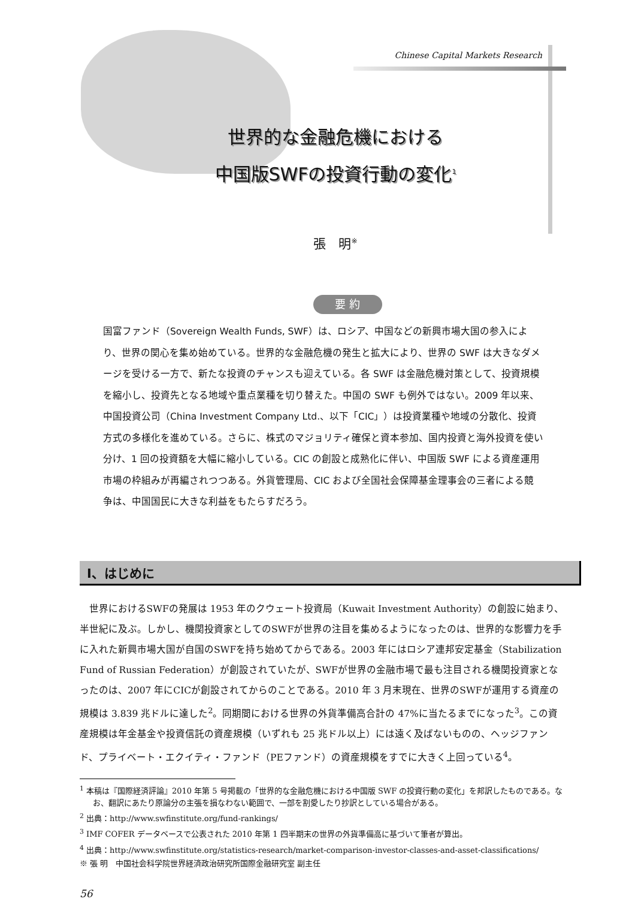Chinese Capital Markets Research
世界的な金融危機における
中国版SWFの投資行動の変化<sup>1</sup>
張　明<sup>※</sup>
要 約
国富ファンド（Sovereign Wealth Funds, SWF）は、ロシア、中国などの新興市場大国の参入により、世界の関心を集め始めている。世界的な金融危機の発生と拡大により、世界の SWF は大きなダメージを受ける一方で、新たな投資のチャンスも迎えている。各 SWF は金融危機対策として、投資規模を縮小し、投資先となる地域や重点業種を切り替えた。中国の SWF も例外ではない。2009 年以来、中国投資公司（China Investment Company Ltd.、以下「CIC」）は投資業種や地域の分散化、投資方式の多様化を進めている。さらに、株式のマジョリティ確保と資本参加、国内投資と海外投資を使い分け、1 回の投資額を大幅に縮小している。CIC の創設と成熟化に伴い、中国版 SWF による資産運用市場の枠組みが再編されつつある。外貨管理局、CIC および全国社会保障基金理事会の三者による競争は、中国国民に大きな利益をもたらすだろう。
Ⅰ、はじめに
世界におけるSWFの発展は 1953 年のクウェート投資局（Kuwait Investment Authority）の創設に始まり、半世紀に及ぶ。しかし、機関投資家としてのSWFが世界の注目を集めるようになったのは、世界的な影響力を手に入れた新興市場大国が自国のSWFを持ち始めてからである。2003 年にはロシア連邦安定基金（Stabilization Fund of Russian Federation）が創設されていたが、SWFが世界の金融市場で最も注目される機関投資家となったのは、2007 年にCICが創設されてからのことである。2010 年 3 月末現在、世界のSWFが運用する資産の規模は 3.839 兆ドルに達した<sup>2</sup>。同期間における世界の外貨準備高合計の 47%に当たるまでになった<sup>3</sup>。この資産規模は年金基金や投資信託の資産規模（いずれも 25 兆ドル以上）には遠く及ばないものの、ヘッジファンド、プライベート・エクイティ・ファンド（PEファンド）の資産規模をすでに大きく上回っている<sup>4</sup>。
<sup>1</sup> 本稿は『国際経済評論』2010 年第 5 号掲載の「世界的な金融危機における中国版 SWF の投資行動の変化」を邦訳したものである。なお、翻訳にあたり原論分の主張を損なわない範囲で、一部を割愛したり抄訳としている場合がある。
<sup>2</sup> 出典：http://www.swfinstitute.org/fund-rankings/
<sup>3</sup> IMF COFER データベースで公表された 2010 年第 1 四半期末の世界の外貨準備高に基づいて筆者が算出。
<sup>4</sup> 出典：http://www.swfinstitute.org/statistics-research/market-comparison-investor-classes-and-asset-classifications/
※ 張 明　中国社会科学院世界経済政治研究所国際金融研究室 副主任
56